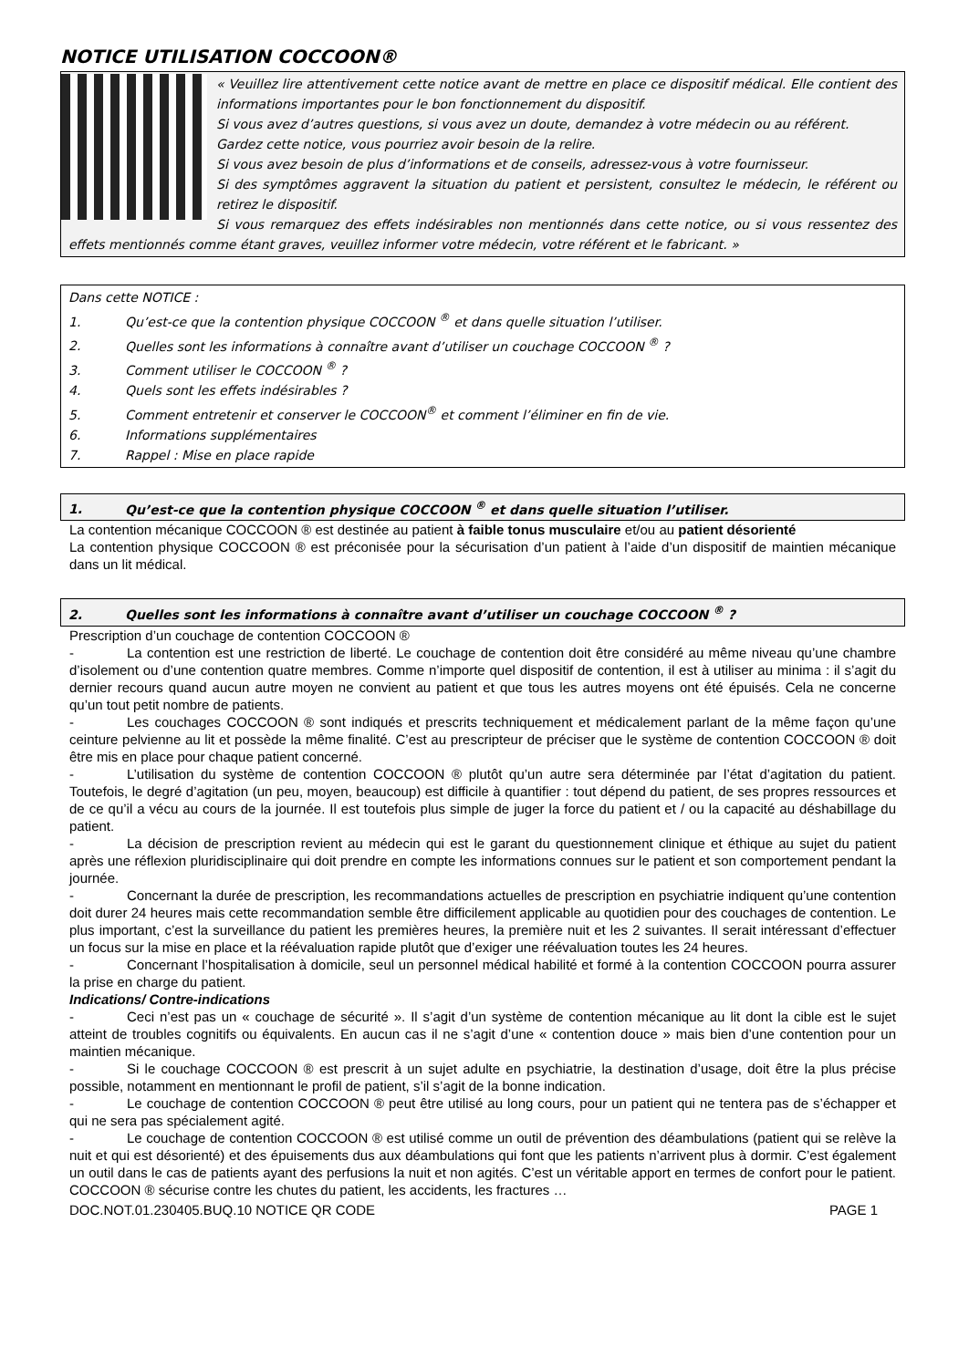NOTICE UTILISATION COCCOON®
« Veuillez lire attentivement cette notice avant de mettre en place ce dispositif médical. Elle contient des informations importantes pour le bon fonctionnement du dispositif.
Si vous avez d’autres questions, si vous avez un doute, demandez à votre médecin ou au référent.
Gardez cette notice, vous pourriez avoir besoin de la relire.
Si vous avez besoin de plus d’informations et de conseils, adressez-vous à votre fournisseur.
Si des symptômes aggravent la situation du patient et persistent, consultez le médecin, le référent ou retirez le dispositif.
Si vous remarquez des effets indésirables non mentionnés dans cette notice, ou si vous ressentez des effets mentionnés comme étant graves, veuillez informer votre médecin, votre référent et le fabricant. »
Dans cette NOTICE :
1. Qu’est-ce que la contention physique COCCOON <sup>®</sup> et dans quelle situation l’utiliser.
2. Quelles sont les informations à connaître avant d’utiliser un couchage COCCOON <sup>®</sup> ?
3. Comment utiliser le COCCOON <sup>®</sup> ?
4. Quels sont les effets indésirables ?
5. Comment entretenir et conserver le COCCOON<sup>®</sup> et comment l’éliminer en fin de vie.
6. Informations supplémentaires
7. Rappel : Mise en place rapide
1. Qu’est-ce que la contention physique COCCOON <sup>®</sup> et dans quelle situation l’utiliser.
La contention mécanique COCCOON ® est destinée au patient à faible tonus musculaire et/ou au patient désorienté
La contention physique COCCOON ® est préconisée pour la sécurisation d’un patient à l’aide d’un dispositif de maintien mécanique dans un lit médical.
2. Quelles sont les informations à connaître avant d’utiliser un couchage COCCOON <sup>®</sup> ?
Prescription d’un couchage de contention COCCOON ®
- La contention est une restriction de liberté. Le couchage de contention doit être considéré au même niveau qu’une chambre d’isolement ou d’une contention quatre membres. Comme n’importe quel dispositif de contention, il est à utiliser au minima : il s’agit du dernier recours quand aucun autre moyen ne convient au patient et que tous les autres moyens ont été épuisés. Cela ne concerne qu’un tout petit nombre de patients.
- Les couchages COCCOON ® sont indiqués et prescrits techniquement et médicalement parlant de la même façon qu’une ceinture pelvienne au lit et possède la même finalité. C’est au prescripteur de préciser que le système de contention COCCOON ® doit être mis en place pour chaque patient concerné.
- L’utilisation du système de contention COCCOON ® plutôt qu’un autre sera déterminée par l’état d’agitation du patient. Toutefois, le degré d’agitation (un peu, moyen, beaucoup) est difficile à quantifier : tout dépend du patient, de ses propres ressources et de ce qu’il a vécu au cours de la journée. Il est toutefois plus simple de juger la force du patient et / ou la capacité au déshabillage du patient.
- La décision de prescription revient au médecin qui est le garant du questionnement clinique et éthique au sujet du patient après une réflexion pluridisciplinaire qui doit prendre en compte les informations connues sur le patient et son comportement pendant la journée.
- Concernant la durée de prescription, les recommandations actuelles de prescription en psychiatrie indiquent qu’une contention doit durer 24 heures mais cette recommandation semble être difficilement applicable au quotidien pour des couchages de contention. Le plus important, c’est la surveillance du patient les premières heures, la première nuit et les 2 suivantes. Il serait intéressant d’effectuer un focus sur la mise en place et la réévaluation rapide plutôt que d’exiger une réévaluation toutes les 24 heures.
- Concernant l’hospitalisation à domicile, seul un personnel médical habilité et formé à la contention COCCOON pourra assurer la prise en charge du patient.
Indications/ Contre-indications
- Ceci n’est pas un « couchage de sécurité ». Il s’agit d’un système de contention mécanique au lit dont la cible est le sujet atteint de troubles cognitifs ou équivalents. En aucun cas il ne s’agit d’une « contention douce » mais bien d’une contention pour un maintien mécanique.
- Si le couchage COCCOON ® est prescrit à un sujet adulte en psychiatrie, la destination d’usage, doit être la plus précise possible, notamment en mentionnant le profil de patient, s’il s’agit de la bonne indication.
- Le couchage de contention COCCOON ® peut être utilisé au long cours, pour un patient qui ne tentera pas de s’échapper et qui ne sera pas spécialement agité.
- Le couchage de contention COCCOON ® est utilisé comme un outil de prévention des déambulations (patient qui se relève la nuit et qui est désorienté) et des épuisements dus aux déambulations qui font que les patients n’arrivent plus à dormir. C’est également un outil dans le cas de patients ayant des perfusions la nuit et non agités. C’est un véritable apport en termes de confort pour le patient. COCCOON ® sécurise contre les chutes du patient, les accidents, les fractures …
DOC.NOT.01.230405.BUQ.10 NOTICE QR CODE PAGE 1